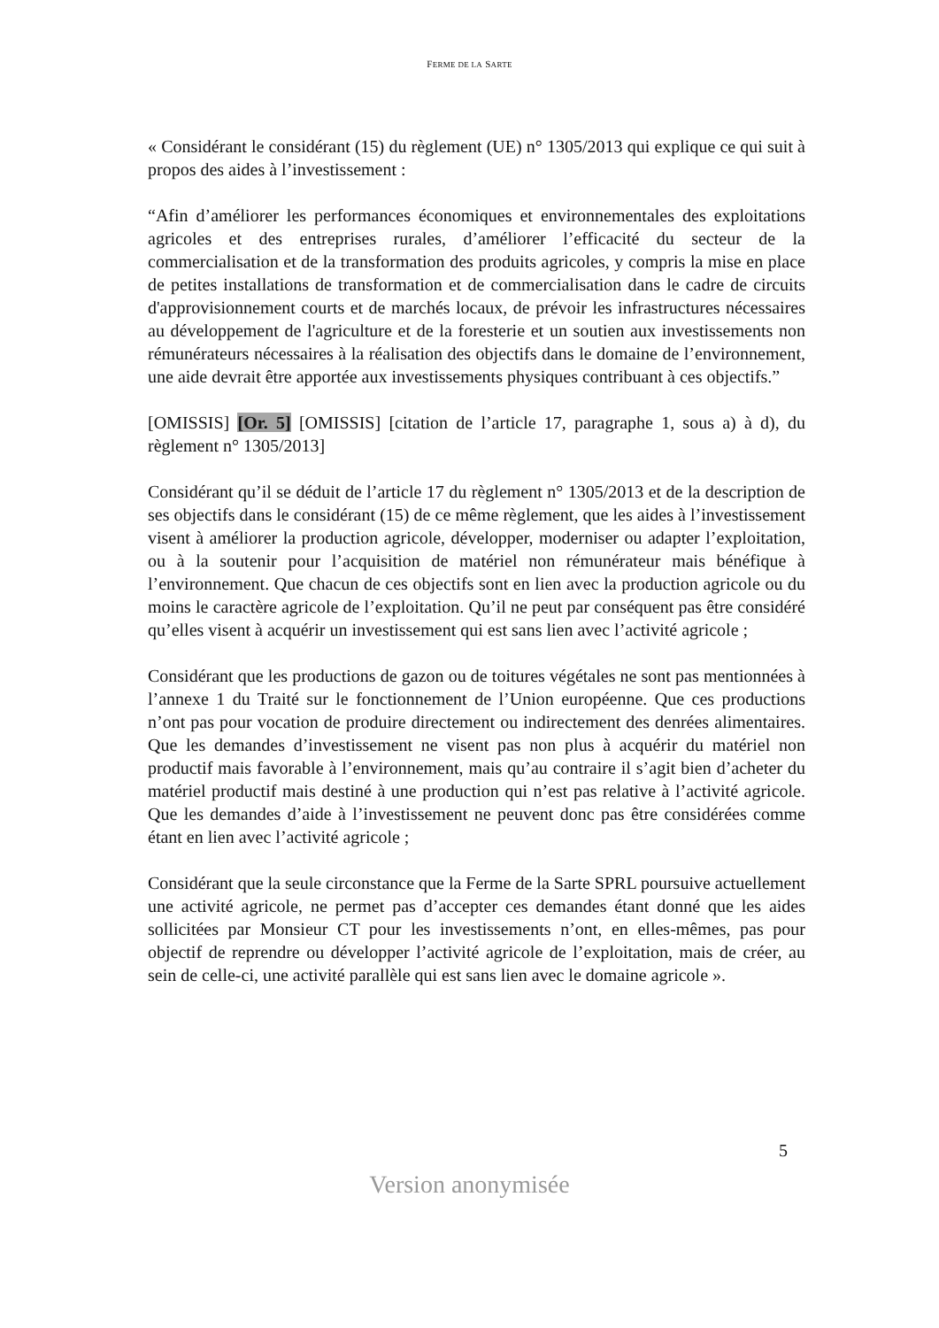FERME DE LA SARTE
« Considérant le considérant (15) du règlement (UE) n° 1305/2013 qui explique ce qui suit à propos des aides à l’investissement :
“Afin d’améliorer les performances économiques et environnementales des exploitations agricoles et des entreprises rurales, d’améliorer l’efficacité du secteur de la commercialisation et de la transformation des produits agricoles, y compris la mise en place de petites installations de transformation et de commercialisation dans le cadre de circuits d'approvisionnement courts et de marchés locaux, de prévoir les infrastructures nécessaires au développement de l'agriculture et de la foresterie et un soutien aux investissements non rémunérateurs nécessaires à la réalisation des objectifs dans le domaine de l’environnement, une aide devrait être apportée aux investissements physiques contribuant à ces objectifs.”
[OMISSIS] [Or. 5] [OMISSIS] [citation de l’article 17, paragraphe 1, sous a) à d), du règlement n° 1305/2013]
Considérant qu’il se déduit de l’article 17 du règlement n° 1305/2013 et de la description de ses objectifs dans le considérant (15) de ce même règlement, que les aides à l’investissement visent à améliorer la production agricole, développer, moderniser ou adapter l’exploitation, ou à la soutenir pour l’acquisition de matériel non rémunérateur mais bénéfique à l’environnement. Que chacun de ces objectifs sont en lien avec la production agricole ou du moins le caractère agricole de l’exploitation. Qu’il ne peut par conséquent pas être considéré qu’elles visent à acquérir un investissement qui est sans lien avec l’activité agricole ;
Considérant que les productions de gazon ou de toitures végétales ne sont pas mentionnées à l’annexe 1 du Traité sur le fonctionnement de l’Union européenne. Que ces productions n’ont pas pour vocation de produire directement ou indirectement des denrées alimentaires. Que les demandes d’investissement ne visent pas non plus à acquérir du matériel non productif mais favorable à l’environnement, mais qu’au contraire il s’agit bien d’acheter du matériel productif mais destiné à une production qui n’est pas relative à l’activité agricole. Que les demandes d’aide à l’investissement ne peuvent donc pas être considérées comme étant en lien avec l’activité agricole ;
Considérant que la seule circonstance que la Ferme de la Sarte SPRL poursuive actuellement une activité agricole, ne permet pas d’accepter ces demandes étant donné que les aides sollicitées par Monsieur CT pour les investissements n’ont, en elles-mêmes, pas pour objectif de reprendre ou développer l’activité agricole de l’exploitation, mais de créer, au sein de celle-ci, une activité parallèle qui est sans lien avec le domaine agricole ».
5
Version anonymisée